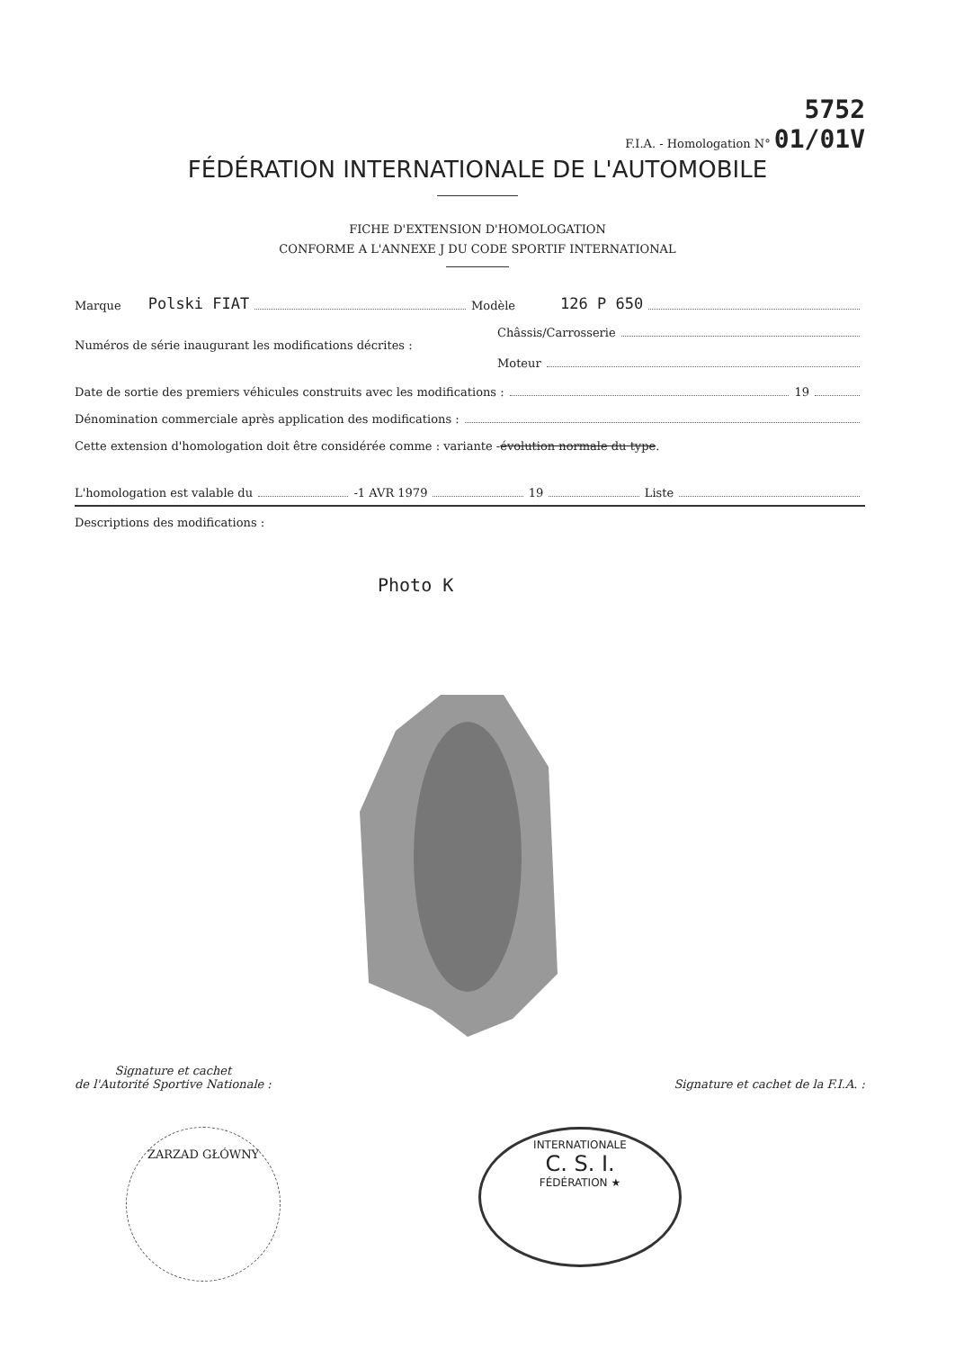5752
F.I.A. - Homologation N° 01/01V
FÉDÉRATION INTERNATIONALE DE L'AUTOMOBILE
FICHE D'EXTENSION D'HOMOLOGATION
CONFORME A L'ANNEXE J DU CODE SPORTIF INTERNATIONAL
Marque Polski FIAT Modèle 126 P 650
Châssis/Carrosserie
Numéros de série inaugurant les modifications décrites :
Moteur
Date de sortie des premiers véhicules construits avec les modifications : 19
Dénomination commerciale après application des modifications :
Cette extension d'homologation doit être considérée comme : variante - évolution normale du type.
L'homologation est valable du -1 AVR 1979 19 Liste
Descriptions des modifications :
Photo K
Signature et cachet
de l'Autorité Sportive Nationale :
Signature et cachet de la F.I.A. :
ZARZAD GŁÓWNY
INTERNATIONALE
C. S. I.
FÉDÉRATION ★